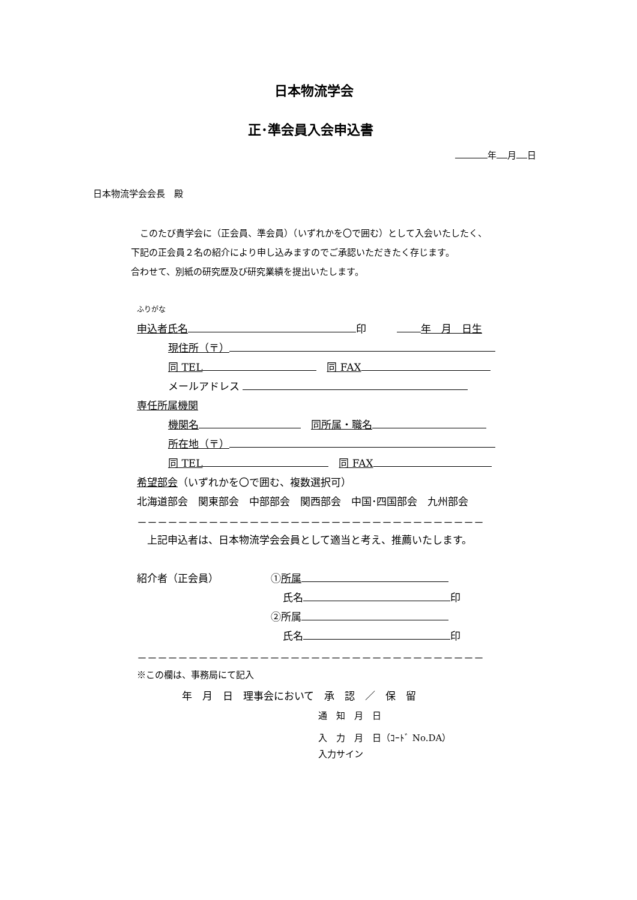日本物流学会
正･準会員入会申込書
年 月 日
日本物流学会会長　殿
　このたび貴学会に（正会員、準会員）（いずれかを〇で囲む）として入会いたしたく、
下記の正会員２名の紹介により申し込みますのでご承認いただきたく存じます。
合わせて、別紙の研究歴及び研究業績を提出いたします。
ふりがな
申込者氏名 印　　　 年　月　日生
現住所（〒）
同 TEL　同 FAX
メールアドレス
専任所属機関
機関名　同所属・職名
所在地（〒）
同 TEL　同 FAX
希望部会（いずれかを〇で囲む、複数選択可）
北海道部会　関東部会　中部部会　関西部会　中国･四国部会　九州部会
－－－－－－－－－－－－－－－－－－－－－－－－－－－－－－－－－－
　上記申込者は、日本物流学会会員として適当と考え、推薦いたします。
紹介者（正会員） ①所属
氏名 印
②所属
氏名 印
－－－－－－－－－－－－－－－－－－－－－－－－－－－－－－－－－－
※この欄は、事務局にて記入
年　月　日　理事会において　承　認　／　保　留
通　知　月　日
入　力　月　日（ｺｰﾄﾞ No.DA）
入力サイン